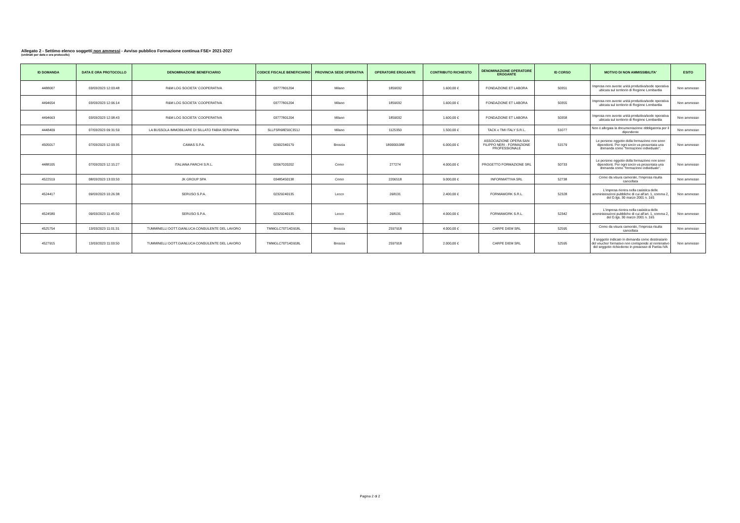Allegato 2 - Settimo elenco soggetti non ammessi - Avviso pubblico Formazione continua FSE+ 2021-2027
(ordinati per data e ora protocollo)
| ID DOMANDA | DATA E ORA PROTOCOLLO | DENOMINAZIONE BENEFICIARIO | CODICE FISCALE BENEFICIARIO | PROVINCIA SEDE OPERATIVA | OPERATORE EROGANTE | CONTRIBUTO RICHIESTO | DENOMINAZIONE OPERATORE EROGANTE | ID CORSO | MOTIVO DI NON AMMISSIBILITA' | ESITO |
| --- | --- | --- | --- | --- | --- | --- | --- | --- | --- | --- |
| 4488007 | 03/03/2023 12:03:48 | R&M LOG SOCIETA' COOPERATIVA | 03777801204 | Milano | 1859032 | 1.600,00 € | FONDAZIONE ET LABORA | 50351 | Impresa non avente unità produttiva/sede operativa ubicata sul territorio di Regione Lombardia | Non ammesso |
| 4494654 | 03/03/2023 12:06:14 | R&M LOG SOCIETA' COOPERATIVA | 03777801204 | Milano | 1859032 | 1.600,00 € | FONDAZIONE ET LABORA | 50355 | Impresa non avente unità produttiva/sede operativa ubicata sul territorio di Regione Lombardia | Non ammesso |
| 4494663 | 03/03/2023 12:08:43 | R&M LOG SOCIETA' COOPERATIVA | 03777801204 | Milano | 1859032 | 1.600,00 € | FONDAZIONE ET LABORA | 50358 | Impresa non avente unità produttiva/sede operativa ubicata sul territorio di Regione Lombardia | Non ammesso |
| 4448409 | 07/03/2023 09:31:59 | LA BUSSOLA IMMOBILIARE DI SILLATO FABIA SERAFINA | SLLFSR68E50C351J | Milano | 1125350 | 1.500,00 € | TACK e TMI ITALY S.R.L. | 51077 | Non è allegata la documentazione obbligatoria per il dipendente | Non ammesso |
| 4505017 | 07/03/2023 12:03:35 | CAMAS S.P.A. | 02902340179 | Brescia | 1800001088 | 6.000,00 € | ASSOCIAZIONE OPERA SAN FILIPPO NERI - FORMAZIONE PROFESSIONALE | 51579 | Le persone oggetto della formazione non sono dipendenti. Per ogni socio va presentata una domanda come "formazione individuale". | Non ammesso |
| 4488105 | 07/03/2023 12:15:27 | ITALIANA PARCHI S.R.L. | 02067020202 | Como | 277274 | 4.000,00 € | PROGETTO FORMAZIONE SRL | 50733 | Le persone oggetto della formazione non sono dipendenti. Per ogni socio va presentata una domanda come "formazione individuale". | Non ammesso |
| 4522519 | 08/03/2023 13:03:50 | JK GROUP SPA | 03485450138 | Como | 2206518 | 9.000,00 € | INFORMATTIVA SRL | 52738 | Come da visura camerale, l'impresa risulta cancellata | Non ammesso |
| 4524417 | 09/03/2023 10:26:38 | SERUSO S.P.A. | 02329240135 | Lecco | 268131 | 2.400,00 € | FORMAWORK S.R.L. | 52328 | L'impresa rientra nella casistica delle amministrazioni pubbliche di cui all'art. 1, comma 2, del D.lgs. 30 marzo 2001 n. 165 | Non ammesso |
| 4524580 | 09/03/2023 11:45:50 | SERUSO S.P.A. | 02329240135 | Lecco | 268131 | 4.000,00 € | FORMAWORK S.R.L. | 52342 | L'impresa rientra nella casistica delle amministrazioni pubbliche di cui all'art. 1, comma 2, del D.lgs. 30 marzo 2001 n. 165 | Non ammesso |
| 4525754 | 13/03/2023 11:01:31 | TUMMINELLI DOTT.GIANLUCA CONSULENTE DEL LAVORO | TMMGLC70T14D918L | Brescia | 2597918 | 4.000,00 € | CARPE DIEM SRL | 52595 | Come da visura camerale, l'impresa risulta cancellata | Non ammesso |
| 4527915 | 13/03/2023 11:03:50 | TUMMINELLI DOTT.GIANLUCA CONSULENTE DEL LAVORO | TMMGLC70T14D918L | Brescia | 2597918 | 2.000,00 € | CARPE DIEM SRL | 52595 | Il soggetto indicato in domanda come destinatario del voucher formativo non corrisponde al nominativo del soggetto richiedente in possesso di Partita IVA | Non ammesso |
Pagina 2 di 2